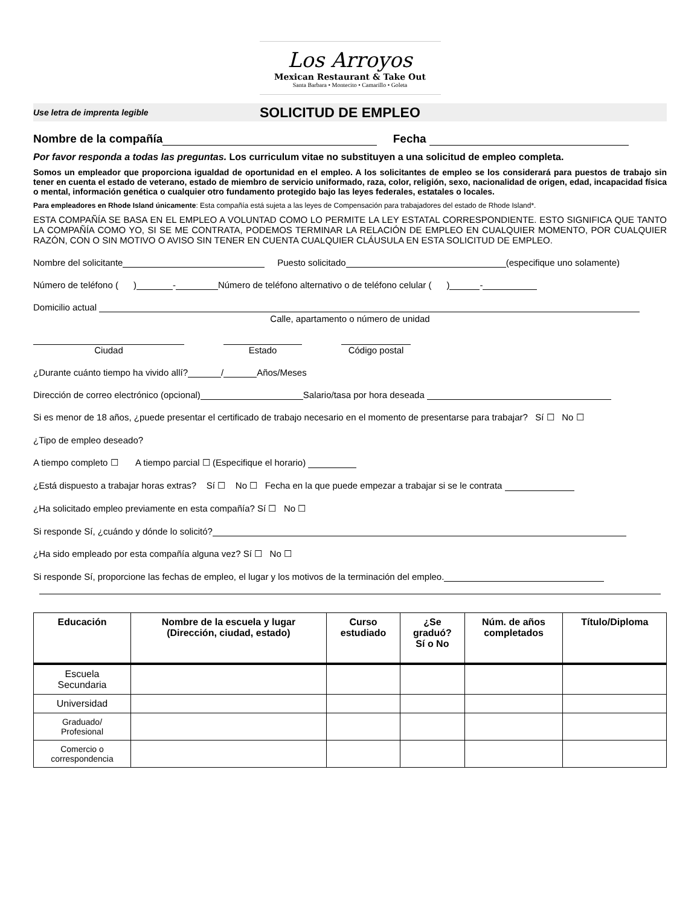Los Arroyos
Mexican Restaurant & Take Out
Santa Barbara • Montecito • Camarillo • Goleta
Use letra de imprenta legible SOLICITUD DE EMPLEO
Nombre de la compañía Fecha
Por favor responda a todas las preguntas. Los curriculum vitae no substituyen a una solicitud de empleo completa.
Somos un empleador que proporciona igualdad de oportunidad en el empleo. A los solicitantes de empleo se los considerará para puestos de trabajo sin tener en cuenta el estado de veterano, estado de miembro de servicio uniformado, raza, color, religión, sexo, nacionalidad de origen, edad, incapacidad física o mental, información genética o cualquier otro fundamento protegido bajo las leyes federales, estatales o locales.
Para empleadores en Rhode Island únicamente: Esta compañía está sujeta a las leyes de Compensación para trabajadores del estado de Rhode Island*.
ESTA COMPAÑÍA SE BASA EN EL EMPLEO A VOLUNTAD COMO LO PERMITE LA LEY ESTATAL CORRESPONDIENTE. ESTO SIGNIFICA QUE TANTO LA COMPAÑÍA COMO YO, SI SE ME CONTRATA, PODEMOS TERMINAR LA RELACIÓN DE EMPLEO EN CUALQUIER MOMENTO, POR CUALQUIER RAZÓN, CON O SIN MOTIVO O AVISO SIN TENER EN CUENTA CUALQUIER CLÁUSULA EN ESTA SOLICITUD DE EMPLEO.
Nombre del solicitante Puesto solicitado (especifique uno solamente)
Número de teléfono ( ) - Número de teléfono alternativo o de teléfono celular ( ) -
Domicilio actual
Calle, apartamento o número de unidad
Ciudad Estado Código postal
¿Durante cuánto tiempo ha vivido allí? / Años/Meses
Dirección de correo electrónico (opcional) Salario/tasa por hora deseada
Si es menor de 18 años, ¿puede presentar el certificado de trabajo necesario en el momento de presentarse para trabajar? Sí ☐ No ☐
¿Tipo de empleo deseado?
A tiempo completo ☐ A tiempo parcial ☐ (Especifique el horario)
¿Está dispuesto a trabajar horas extras? Sí ☐ No ☐ Fecha en la que puede empezar a trabajar si se le contrata
¿Ha solicitado empleo previamente en esta compañía? Sí ☐ No ☐
Si responde Sí, ¿cuándo y dónde lo solicitó?
¿Ha sido empleado por esta compañía alguna vez? Sí ☐ No ☐
Si responde Sí, proporcione las fechas de empleo, el lugar y los motivos de la terminación del empleo.
| Educación | Nombre de la escuela y lugar (Dirección, ciudad, estado) | Curso estudiado | ¿Se graduó? Sí o No | Núm. de años completados | Título/Diploma |
| --- | --- | --- | --- | --- | --- |
| Escuela Secundaria | | | | | |
| Universidad | | | | | |
| Graduado/ Profesional | | | | | |
| Comercio o correspondencia | | | | | |